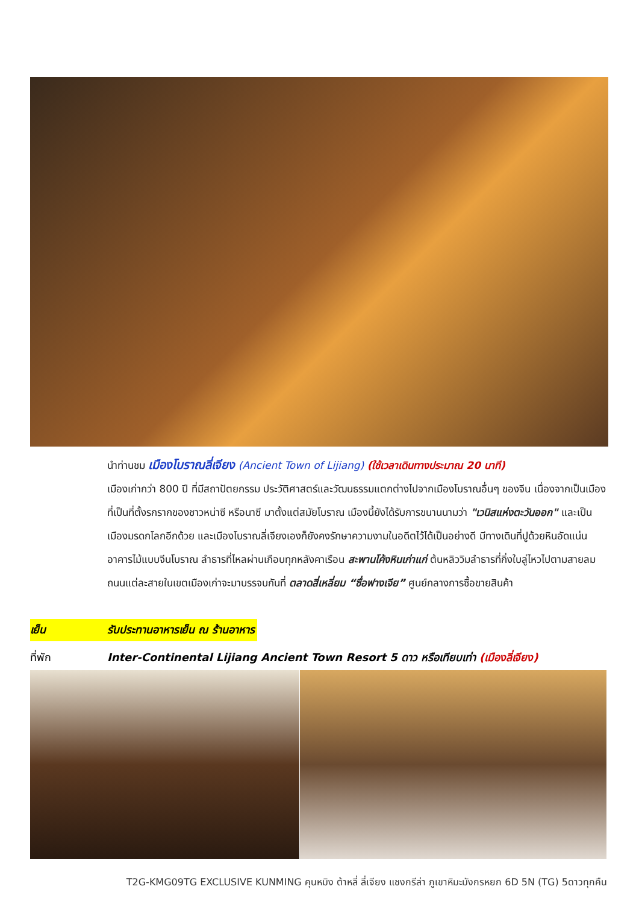นำท่านชม เมืองโบราณลี่เจียง (Ancient Town of Lijiang) (ใช้เวลาเดินทางประมาณ 20 นาที)
เมืองเก่ากว่า 800 ปี ที่มีสถาปัตยกรรม ประวัติศาสตร์และวัฒนธรรมแตกต่างไปจากเมืองโบราณอื่นๆ ของจีน เนื่องจากเป็นเมืองที่เป็นที่ตั้งรกรากของชาวหน่าซี หรือนาซี มาตั้งแต่สมัยโบราณ เมืองนี้ยังได้รับการขนานนามว่า "เวนิสแห่งตะวันออก" และเป็นเมืองมรดกโลกอีกด้วย และเมืองโบราณลี่เจียงเองก็ยังคงรักษาความงามในอดีตไว้ได้เป็นอย่างดี มีทางเดินที่ปูด้วยหินอัดแน่น อาคารไม้แบบจีนโบราณ ลำธารที่ไหลผ่านเกือบทุกหลังคาเรือน สะพานโค้งหินเก่าแก่ ต้นหลิววิมลำธารที่กิ่งใบลู่ไหวไปตามสายลม ถนนแต่ละสายในเขตเมืองเก่าจะมาบรรจบกันที่ ตลาดสี่เหลี่ยม “ซื่อฟางเจีย” ศูนย์กลางการซื้อขายสินค้า
เย็น รับประทานอาหารเย็น ณ ร้านอาหาร
ที่พัก Inter-Continental Lijiang Ancient Town Resort 5 ดาว หรือเทียบเท่า (เมืองลี่เจียง)
T2G-KMG09TG EXCLUSIVE KUNMING คุนหมิง ต้าหลี่ ลี่เจียง แชงกรีล่า ภูเขาหิมะมังกรหยก 6D 5N (TG) 5ดาวทุกคืน